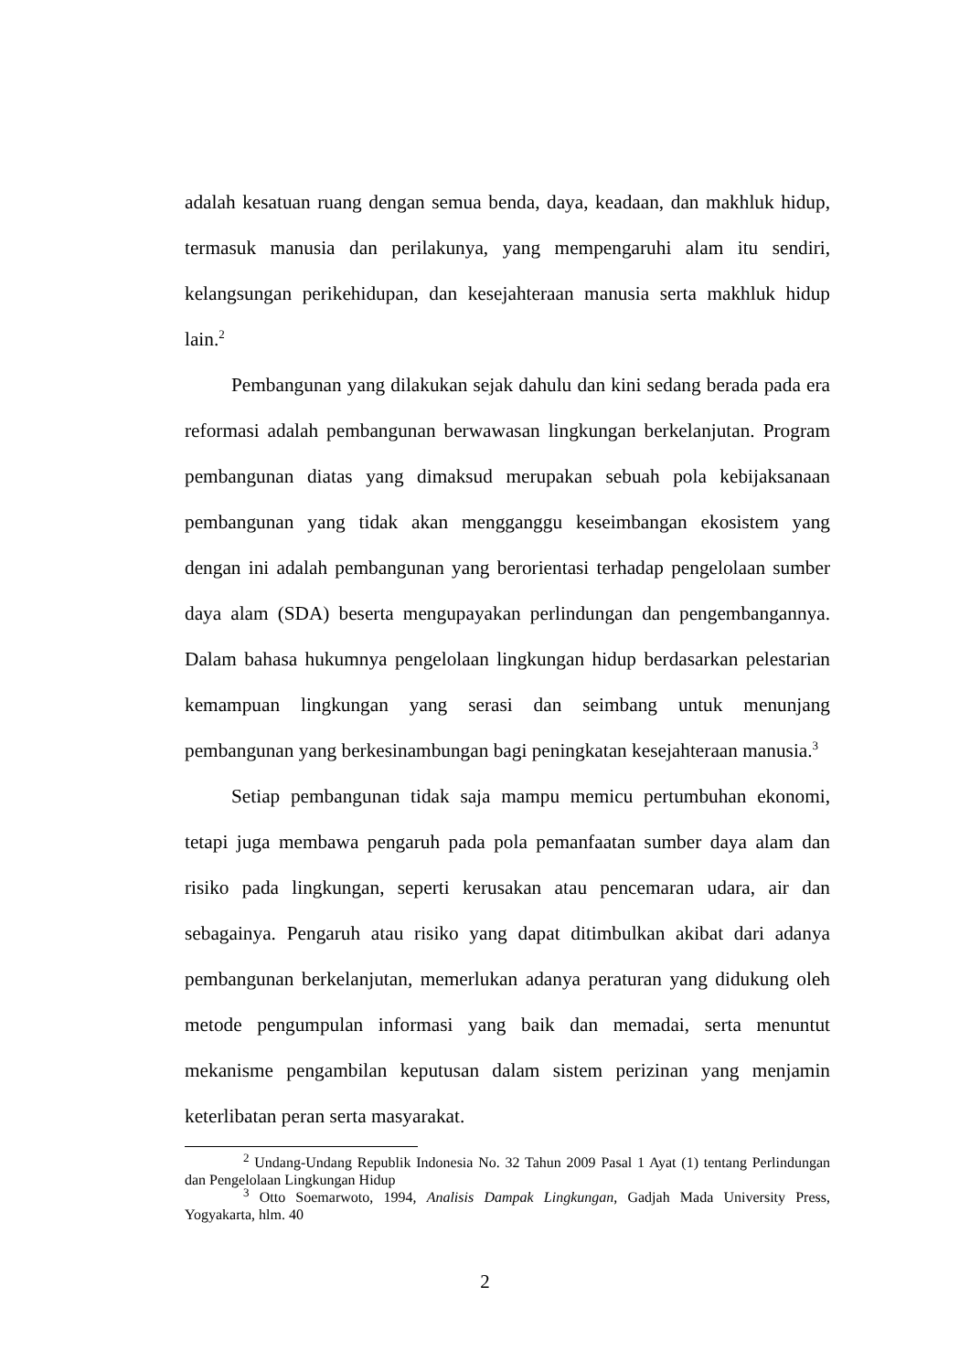adalah kesatuan ruang dengan semua benda, daya, keadaan, dan makhluk hidup, termasuk manusia dan perilakunya, yang mempengaruhi alam itu sendiri, kelangsungan perikehidupan, dan kesejahteraan manusia serta makhluk hidup lain.<sup>2</sup>
Pembangunan yang dilakukan sejak dahulu dan kini sedang berada pada era reformasi adalah pembangunan berwawasan lingkungan berkelanjutan. Program pembangunan diatas yang dimaksud merupakan sebuah pola kebijaksanaan pembangunan yang tidak akan mengganggu keseimbangan ekosistem yang dengan ini adalah pembangunan yang berorientasi terhadap pengelolaan sumber daya alam (SDA) beserta mengupayakan perlindungan dan pengembangannya. Dalam bahasa hukumnya pengelolaan lingkungan hidup berdasarkan pelestarian kemampuan lingkungan yang serasi dan seimbang untuk menunjang pembangunan yang berkesinambungan bagi peningkatan kesejahteraan manusia.<sup>3</sup>
Setiap pembangunan tidak saja mampu memicu pertumbuhan ekonomi, tetapi juga membawa pengaruh pada pola pemanfaatan sumber daya alam dan risiko pada lingkungan, seperti kerusakan atau pencemaran udara, air dan sebagainya. Pengaruh atau risiko yang dapat ditimbulkan akibat dari adanya pembangunan berkelanjutan, memerlukan adanya peraturan yang didukung oleh metode pengumpulan informasi yang baik dan memadai, serta menuntut mekanisme pengambilan keputusan dalam sistem perizinan yang menjamin keterlibatan peran serta masyarakat.
<sup>2</sup> Undang-Undang Republik Indonesia No. 32 Tahun 2009 Pasal 1 Ayat (1) tentang Perlindungan dan Pengelolaan Lingkungan Hidup
<sup>3</sup> Otto Soemarwoto, 1994, Analisis Dampak Lingkungan, Gadjah Mada University Press, Yogyakarta, hlm. 40
2